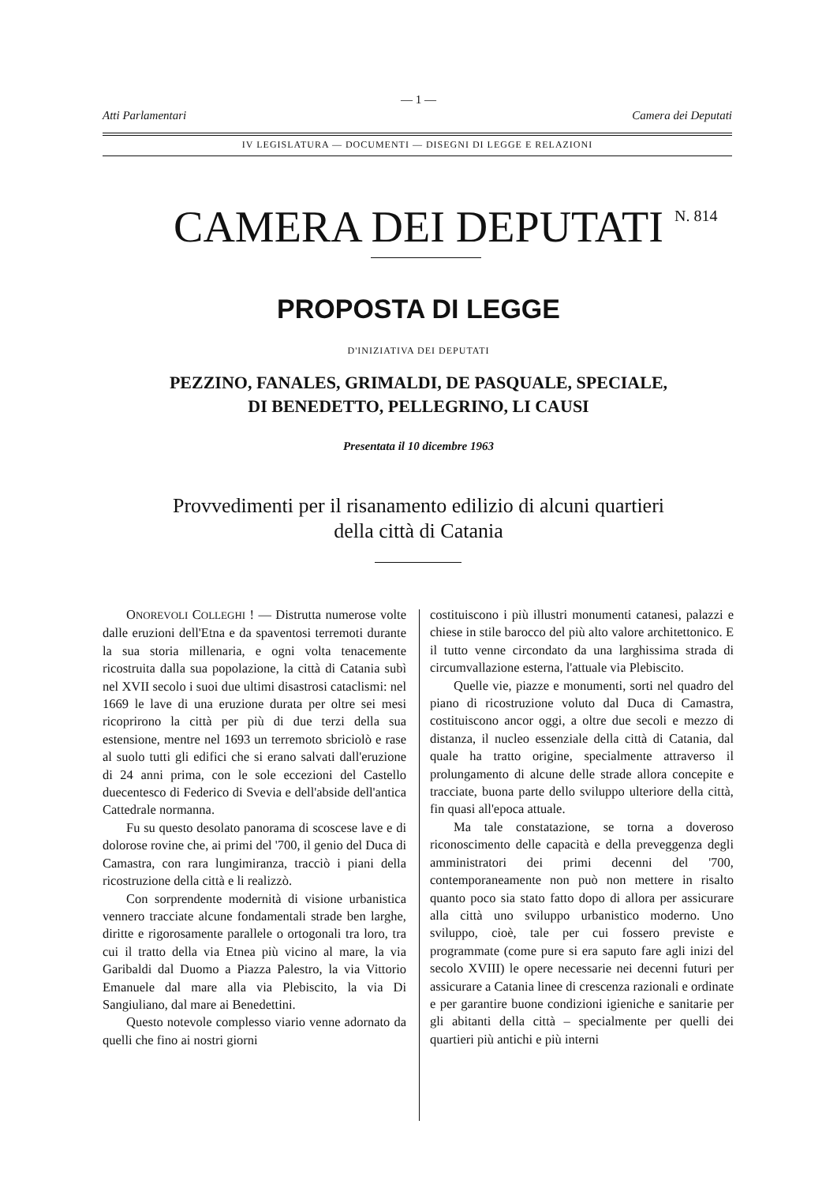— 1 —
Atti Parlamentari Camera dei Deputati
IV LEGISLATURA — DOCUMENTI — DISEGNI DI LEGGE E RELAZIONI
CAMERA DEI DEPUTATI N. 814
PROPOSTA DI LEGGE
D'INIZIATIVA DEI DEPUTATI
PEZZINO, FANALES, GRIMALDI, DE PASQUALE, SPECIALE,
DI BENEDETTO, PELLEGRINO, LI CAUSI
Presentata il 10 dicembre 1963
Provvedimenti per il risanamento edilizio di alcuni quartieri
della città di Catania
ONOREVOLI COLLEGHI ! — Distrutta numerose volte dalle eruzioni dell'Etna e da spaventosi terremoti durante la sua storia millenaria, e ogni volta tenacemente ricostruita dalla sua popolazione, la città di Catania subì nel XVII secolo i suoi due ultimi disastrosi cataclismi: nel 1669 le lave di una eruzione durata per oltre sei mesi ricoprirono la città per più di due terzi della sua estensione, mentre nel 1693 un terremoto sbriciolò e rase al suolo tutti gli edifici che si erano salvati dall'eruzione di 24 anni prima, con le sole eccezioni del Castello duecentesco di Federico di Svevia e dell'abside dell'antica Cattedrale normanna.
Fu su questo desolato panorama di scoscese lave e di dolorose rovine che, ai primi del '700, il genio del Duca di Camastra, con rara lungimiranza, tracciò i piani della ricostruzione della città e li realizzò.
Con sorprendente modernità di visione urbanistica vennero tracciate alcune fondamentali strade ben larghe, diritte e rigorosamente parallele o ortogonali tra loro, tra cui il tratto della via Etnea più vicino al mare, la via Garibaldi dal Duomo a Piazza Palestro, la via Vittorio Emanuele dal mare alla via Plebiscito, la via Di Sangiuliano, dal mare ai Benedettini.
Questo notevole complesso viario venne adornato da quelli che fino ai nostri giorni
costituiscono i più illustri monumenti catanesi, palazzi e chiese in stile barocco del più alto valore architettonico. E il tutto venne circondato da una larghissima strada di circumvallazione esterna, l'attuale via Plebiscito.
Quelle vie, piazze e monumenti, sorti nel quadro del piano di ricostruzione voluto dal Duca di Camastra, costituiscono ancor oggi, a oltre due secoli e mezzo di distanza, il nucleo essenziale della città di Catania, dal quale ha tratto origine, specialmente attraverso il prolungamento di alcune delle strade allora concepite e tracciate, buona parte dello sviluppo ulteriore della città, fin quasi all'epoca attuale.
Ma tale constatazione, se torna a doveroso riconoscimento delle capacità e della preveggenza degli amministratori dei primi decenni del '700, contemporaneamente non può non mettere in risalto quanto poco sia stato fatto dopo di allora per assicurare alla città uno sviluppo urbanistico moderno. Uno sviluppo, cioè, tale per cui fossero previste e programmate (come pure si era saputo fare agli inizi del secolo XVIII) le opere necessarie nei decenni futuri per assicurare a Catania linee di crescenza razionali e ordinate e per garantire buone condizioni igieniche e sanitarie per gli abitanti della città – specialmente per quelli dei quartieri più antichi e più interni